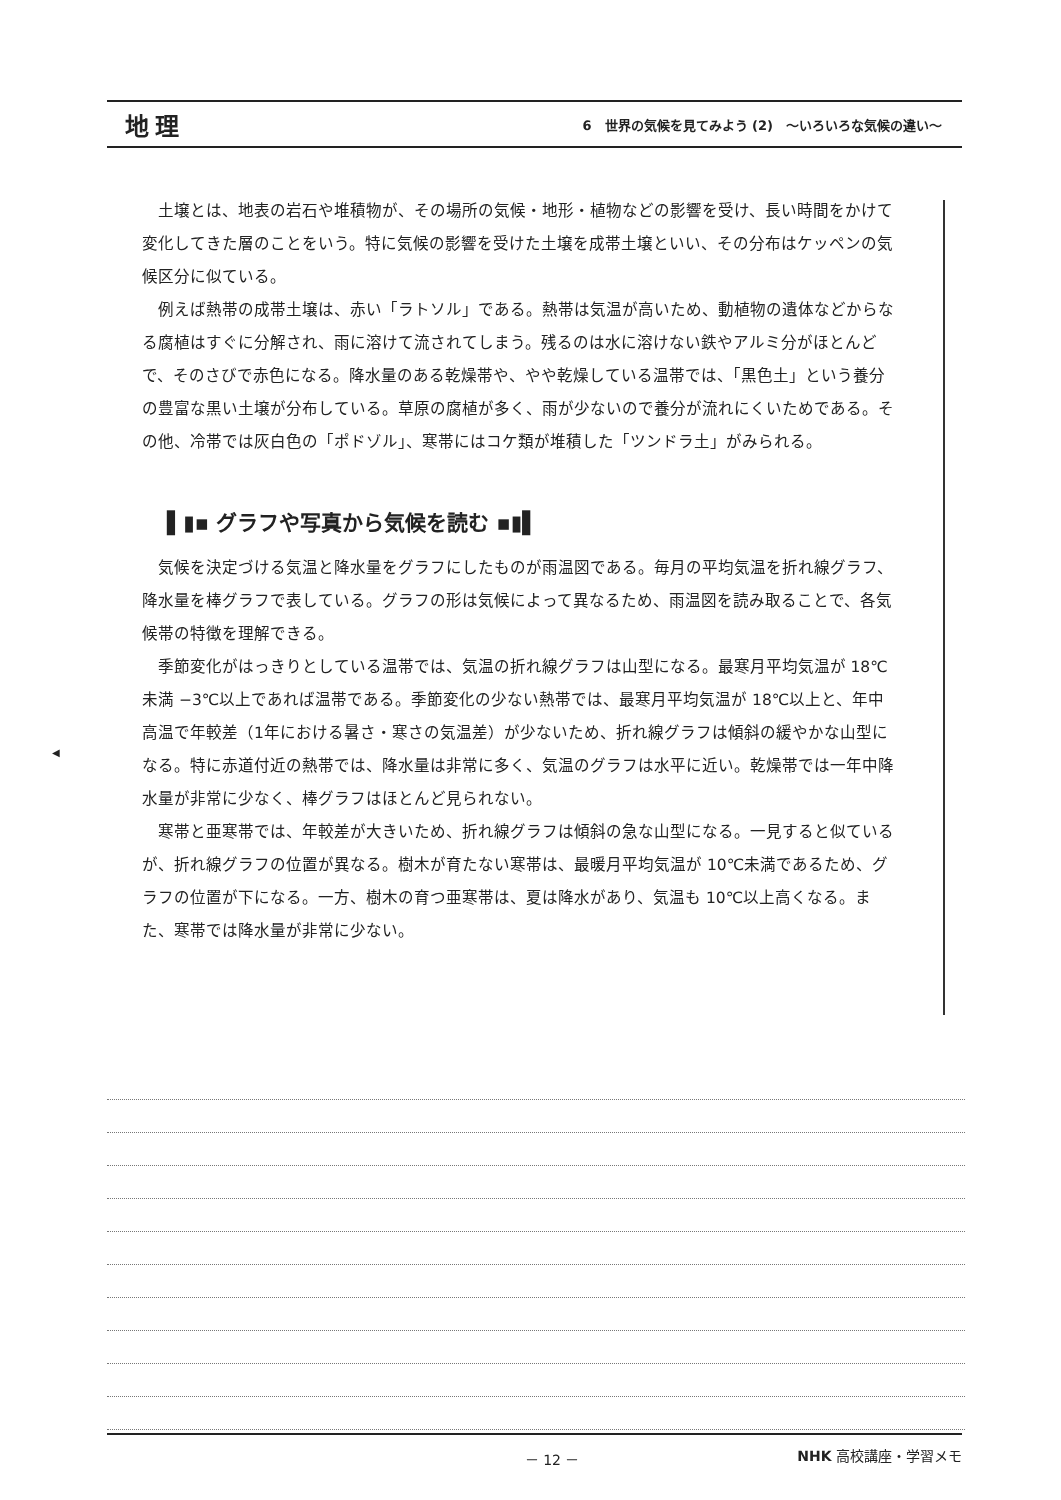地理 6　世界の気候を見てみよう (2)　～いろいろな気候の違い～
◀
土壌とは、地表の岩石や堆積物が、その場所の気候・地形・植物などの影響を受け、長い時間をかけて変化してきた層のことをいう。特に気候の影響を受けた土壌を成帯土壌といい、その分布はケッペンの気候区分に似ている。
例えば熱帯の成帯土壌は、赤い「ラトソル」である。熱帯は気温が高いため、動植物の遺体などからなる腐植はすぐに分解され、雨に溶けて流されてしまう。残るのは水に溶けない鉄やアルミ分がほとんどで、そのさびで赤色になる。降水量のある乾燥帯や、やや乾燥している温帯では、「黒色土」という養分の豊富な黒い土壌が分布している。草原の腐植が多く、雨が少ないので養分が流れにくいためである。その他、冷帯では灰白色の「ポドゾル」、寒帯にはコケ類が堆積した「ツンドラ土」がみられる。
▌▮▪ グラフや写真から気候を読む ▪▮▌
気候を決定づける気温と降水量をグラフにしたものが雨温図である。毎月の平均気温を折れ線グラフ、降水量を棒グラフで表している。グラフの形は気候によって異なるため、雨温図を読み取ることで、各気候帯の特徴を理解できる。
季節変化がはっきりとしている温帯では、気温の折れ線グラフは山型になる。最寒月平均気温が 18℃未満 −3℃以上であれば温帯である。季節変化の少ない熱帯では、最寒月平均気温が 18℃以上と、年中高温で年較差（1年における暑さ・寒さの気温差）が少ないため、折れ線グラフは傾斜の緩やかな山型になる。特に赤道付近の熱帯では、降水量は非常に多く、気温のグラフは水平に近い。乾燥帯では一年中降水量が非常に少なく、棒グラフはほとんど見られない。
寒帯と亜寒帯では、年較差が大きいため、折れ線グラフは傾斜の急な山型になる。一見すると似ているが、折れ線グラフの位置が異なる。樹木が育たない寒帯は、最暖月平均気温が 10℃未満であるため、グラフの位置が下になる。一方、樹木の育つ亜寒帯は、夏は降水があり、気温も 10℃以上高くなる。また、寒帯では降水量が非常に少ない。
－ 12 － NHK 高校講座・学習メモ